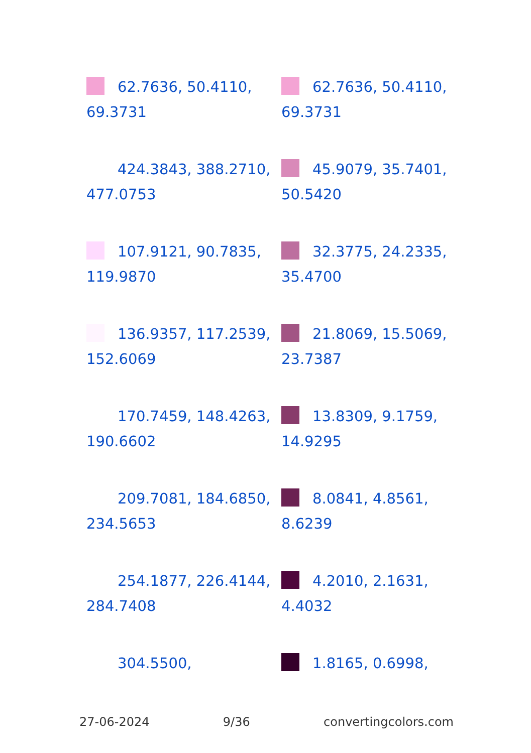62.7636, 50.4110, 69.3731
62.7636, 50.4110, 69.3731
424.3843, 388.2710, 477.0753
45.9079, 35.7401, 50.5420
107.9121, 90.7835, 119.9870
32.3775, 24.2335, 35.4700
136.9357, 117.2539, 152.6069
21.8069, 15.5069, 23.7387
170.7459, 148.4263, 190.6602
13.8309, 9.1759, 14.9295
209.7081, 184.6850, 234.5653
8.0841, 4.8561, 8.6239
254.1877, 226.4144, 284.7408
4.2010, 2.1631, 4.4032
304.5500,
1.8165, 0.6998,
27-06-2024 9/36 convertingcolors.com